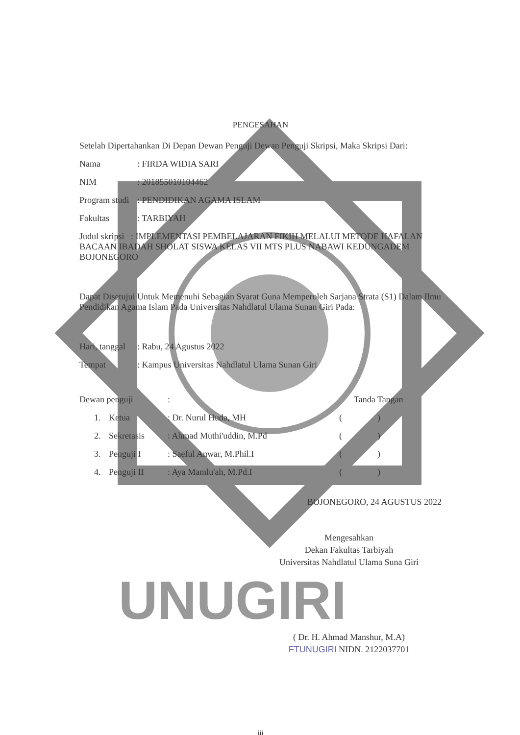PENGESAHAN
Setelah Dipertahankan Di Depan Dewan Penguji Dewan Penguji Skripsi, Maka Skripsi Dari:
Nama: FIRDA WIDIA SARI
NIM: 201855010104462
Program studi: PENDIDIKAN AGAMA ISLAM
Fakultas: TARBIYAH
Judul skripsi : IMPLEMENTASI PEMBELAJARAN FIKIH MELALUI METODE HAFALAN BACAAN IBADAH SHOLAT SISWA KELAS VII MTS PLUS NABAWI KEDUNGADEM BOJONEGORO
Dapat Disetujui Untuk Memenuhi Sebagian Syarat Guna Memperoleh Sarjana Strata (S1) Dalam Ilmu Pendidikan Agama Islam Pada Universitas Nahdlatul Ulama Sunan Giri Pada:
Hari, tanggal: Rabu, 24 Agustus 2022
Tempat: Kampus Universitas Nahdlatul Ulama Sunan Giri
Dewan penguji: Tanda Tangan
1. Ketua: Dr. Nurul Huda, MH ( )
2. Sekretasis: Ahmad Muthi'uddin, M.Pd ( )
3. Penguji I: Saeful Anwar, M.Phil.I ( )
4. Penguji II: Aya Mamlu'ah, M.Pd.I ( )
BOJONEGORO, 24 AGUSTUS 2022
Mengesahkan
Dekan Fakultas Tarbiyah
Universitas Nahdlatul Ulama Suna Giri
UNUGIRI
( Dr. H. Ahmad Manshur, M.A)
FTUNUGIRI NIDN. 2122037701
iii